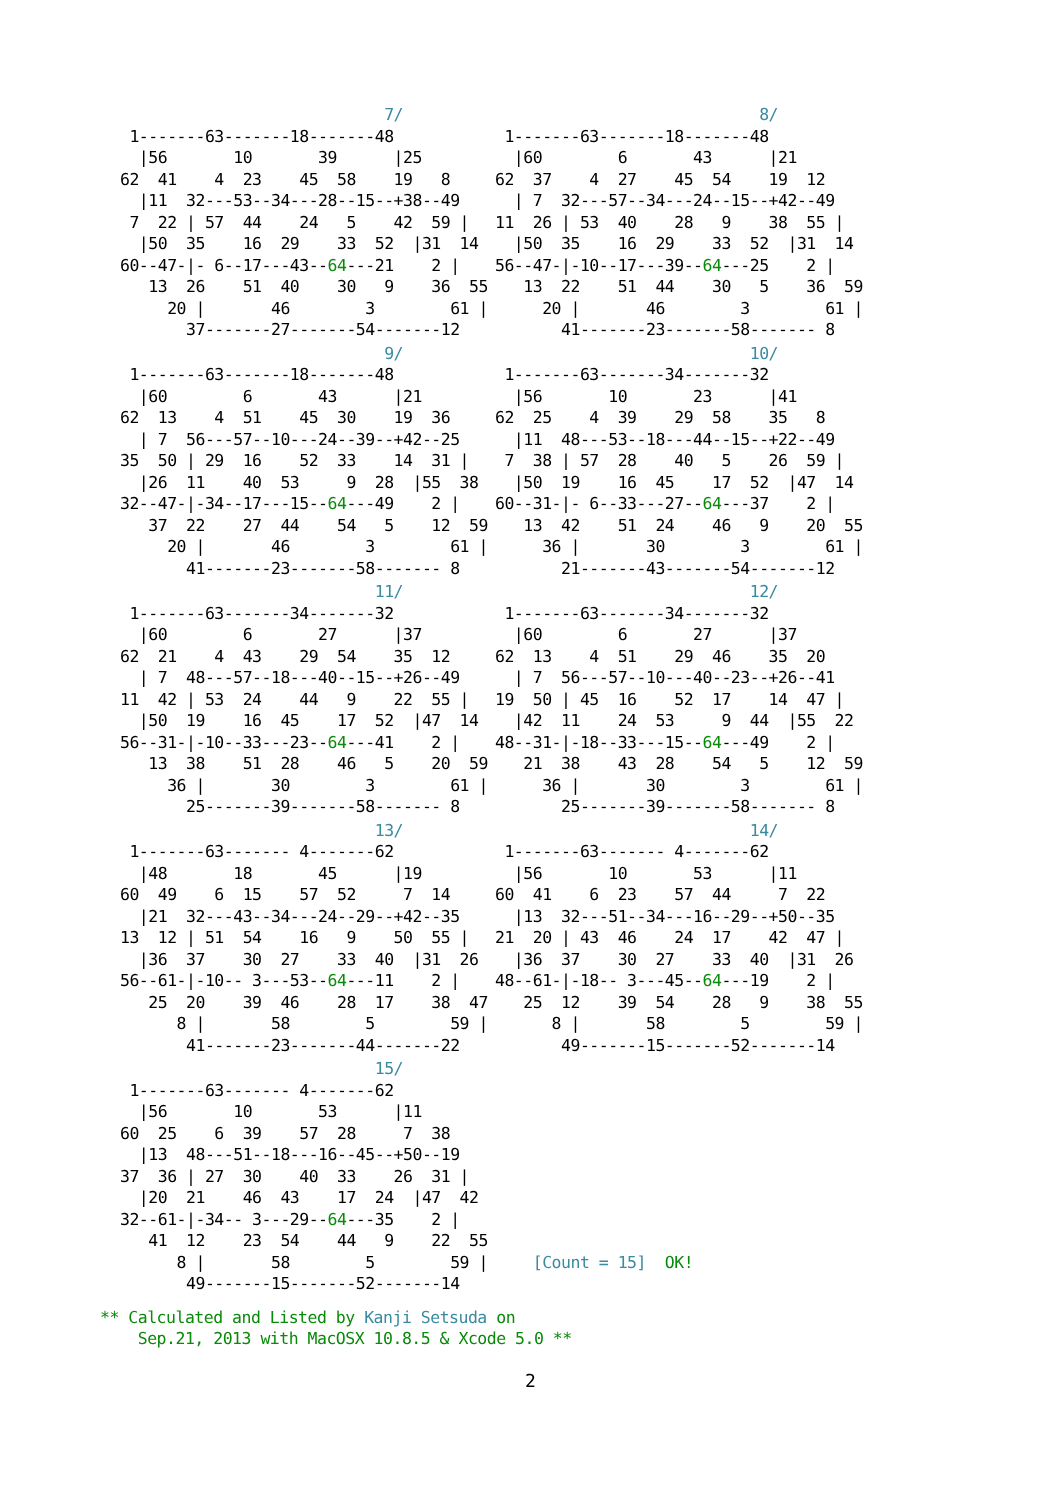7/
 1-------63-------18-------48
  |56       10       39      |25
62  41    4  23    45  58    19   8
  |11  32---53--34---28--15--+38--49
 7  22 | 57  44    24   5    42  59 |
  |50  35    16  29    33  52  |31  14
60--47-|- 6--17---43--64---21    2 |
   13  26    51  40    30   9    36  55
     20 |       46        3        61 |
       37-------27-------54-------12
                            8/
 1-------63-------18-------48
  |60        6       43      |21
62  37    4  27    45  54    19  12
  | 7  32---57--34---24--15--+42--49
11  26 | 53  40    28   9    38  55 |
  |50  35    16  29    33  52  |31  14
56--47-|-10--17---39--64---25    2 |
   13  22    51  44    30   5    36  59
     20 |       46        3        61 |
       41-------23-------58------- 8
                            9/
 1-------63-------18-------48
  |60        6       43      |21
62  13    4  51    45  30    19  36
  | 7  56---57--10---24--39--+42--25
35  50 | 29  16    52  33    14  31 |
  |26  11    40  53     9  28  |55  38
32--47-|-34--17---15--64---49    2 |
   37  22    27  44    54   5    12  59
     20 |       46        3        61 |
       41-------23-------58------- 8
                           10/
 1-------63-------34-------32
  |56       10       23      |41
62  25    4  39    29  58    35   8
  |11  48---53--18---44--15--+22--49
 7  38 | 57  28    40   5    26  59 |
  |50  19    16  45    17  52  |47  14
60--31-|- 6--33---27--64---37    2 |
   13  42    51  24    46   9    20  55
     36 |       30        3        61 |
       21-------43-------54-------12
                           11/
 1-------63-------34-------32
  |60        6       27      |37
62  21    4  43    29  54    35  12
  | 7  48---57--18---40--15--+26--49
11  42 | 53  24    44   9    22  55 |
  |50  19    16  45    17  52  |47  14
56--31-|-10--33---23--64---41    2 |
   13  38    51  28    46   5    20  59
     36 |       30        3        61 |
       25-------39-------58------- 8
                           12/
 1-------63-------34-------32
  |60        6       27      |37
62  13    4  51    29  46    35  20
  | 7  56---57--10---40--23--+26--41
19  50 | 45  16    52  17    14  47 |
  |42  11    24  53     9  44  |55  22
48--31-|-18--33---15--64---49    2 |
   21  38    43  28    54   5    12  59
     36 |       30        3        61 |
       25-------39-------58------- 8
                           13/
 1-------63------- 4-------62
  |48       18       45      |19
60  49    6  15    57  52     7  14
  |21  32---43--34---24--29--+42--35
13  12 | 51  54    16   9    50  55 |
  |36  37    30  27    33  40  |31  26
56--61-|-10-- 3---53--64---11    2 |
   25  20    39  46    28  17    38  47
      8 |       58        5        59 |
       41-------23-------44-------22
                           14/
 1-------63------- 4-------62
  |56       10       53      |11
60  41    6  23    57  44     7  22
  |13  32---51--34---16--29--+50--35
21  20 | 43  46    24  17    42  47 |
  |36  37    30  27    33  40  |31  26
48--61-|-18-- 3---45--64---19    2 |
   25  12    39  54    28   9    38  55
      8 |       58        5        59 |
       49-------15-------52-------14
                           15/
 1-------63------- 4-------62
  |56       10       53      |11
60  25    6  39    57  28     7  38
  |13  48---51--18---16--45--+50--19
37  36 | 27  30    40  33    26  31 |
  |20  21    46  43    17  24  |47  42
32--61-|-34-- 3---29--64---35    2 |
   41  12    23  54    44   9    22  55
      8 |       58        5        59 |
       49-------15-------52-------14
    [Count = 15]  OK!
** Calculated and Listed by Kanji Setsuda on
    Sep.21, 2013 with MacOSX 10.8.5 & Xcode 5.0 **
2